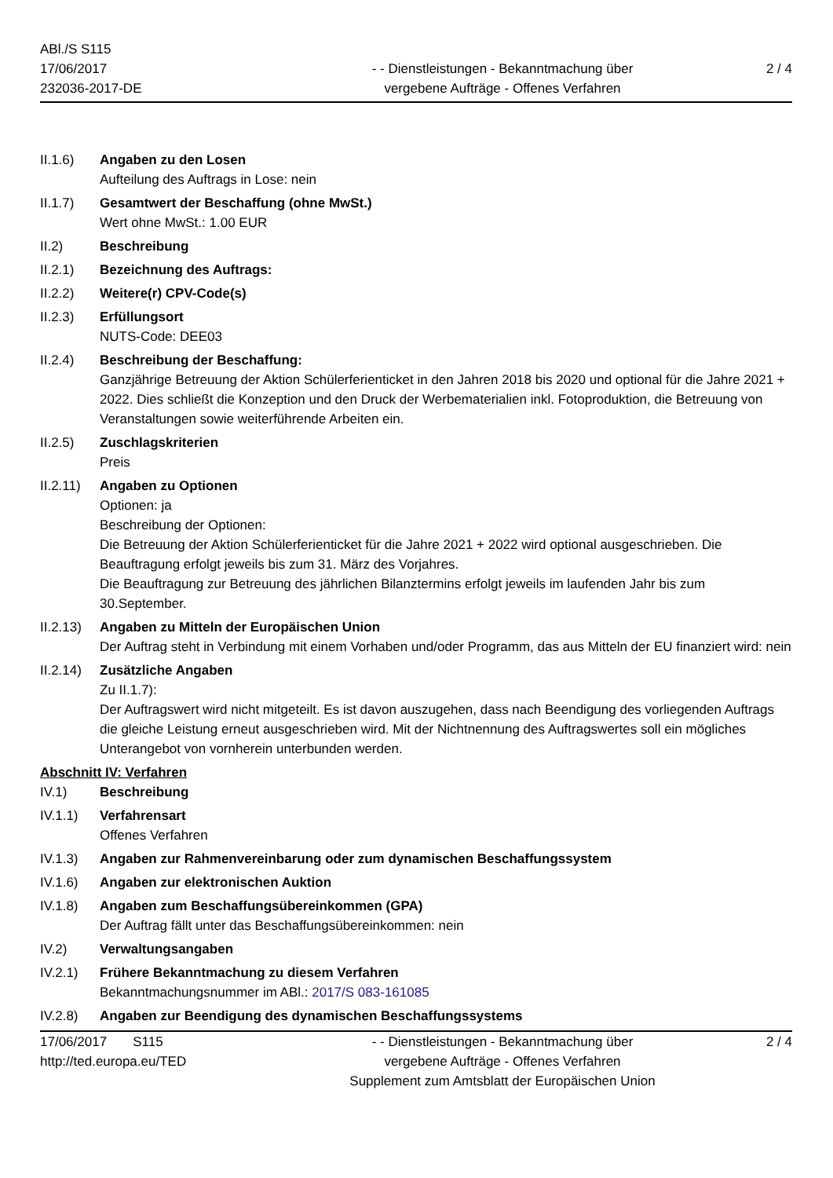ABl./S S115
17/06/2017
232036-2017-DE
- - Dienstleistungen - Bekanntmachung über
vergebene Aufträge - Offenes Verfahren
2 / 4
II.1.6) Angaben zu den Losen
Aufteilung des Auftrags in Lose: nein
II.1.7) Gesamtwert der Beschaffung (ohne MwSt.)
Wert ohne MwSt.: 1.00 EUR
II.2) Beschreibung
II.2.1) Bezeichnung des Auftrags:
II.2.2) Weitere(r) CPV-Code(s)
II.2.3) Erfüllungsort
NUTS-Code: DEE03
II.2.4) Beschreibung der Beschaffung:
Ganzjährige Betreuung der Aktion Schülerferienticket in den Jahren 2018 bis 2020 und optional für die Jahre 2021 + 2022. Dies schließt die Konzeption und den Druck der Werbematerialien inkl. Fotoproduktion, die Betreuung von Veranstaltungen sowie weiterführende Arbeiten ein.
II.2.5) Zuschlagskriterien
Preis
II.2.11)
Angaben zu Optionen
Optionen: ja
Beschreibung der Optionen:
Die Betreuung der Aktion Schülerferienticket für die Jahre 2021 + 2022 wird optional ausgeschrieben. Die Beauftragung erfolgt jeweils bis zum 31. März des Vorjahres.
Die Beauftragung zur Betreuung des jährlichen Bilanztermins erfolgt jeweils im laufenden Jahr bis zum 30.September.
II.2.13)
Angaben zu Mitteln der Europäischen Union
Der Auftrag steht in Verbindung mit einem Vorhaben und/oder Programm, das aus Mitteln der EU finanziert wird: nein
II.2.14)
Zusätzliche Angaben
Zu II.1.7):
Der Auftragswert wird nicht mitgeteilt. Es ist davon auszugehen, dass nach Beendigung des vorliegenden Auftrags die gleiche Leistung erneut ausgeschrieben wird. Mit der Nichtnennung des Auftragswertes soll ein mögliches Unterangebot von vornherein unterbunden werden.
Abschnitt IV: Verfahren
IV.1) Beschreibung
IV.1.1) Verfahrensart
Offenes Verfahren
IV.1.3) Angaben zur Rahmenvereinbarung oder zum dynamischen Beschaffungssystem
IV.1.6) Angaben zur elektronischen Auktion
IV.1.8) Angaben zum Beschaffungsübereinkommen (GPA)
Der Auftrag fällt unter das Beschaffungsübereinkommen: nein
IV.2) Verwaltungsangaben
IV.2.1) Frühere Bekanntmachung zu diesem Verfahren
Bekanntmachungsnummer im ABl.: 2017/S 083-161085
IV.2.8) Angaben zur Beendigung des dynamischen Beschaffungssystems
17/06/2017 S115
http://ted.europa.eu/TED
- - Dienstleistungen - Bekanntmachung über
vergebene Aufträge - Offenes Verfahren
Supplement zum Amtsblatt der Europäischen Union
2 / 4